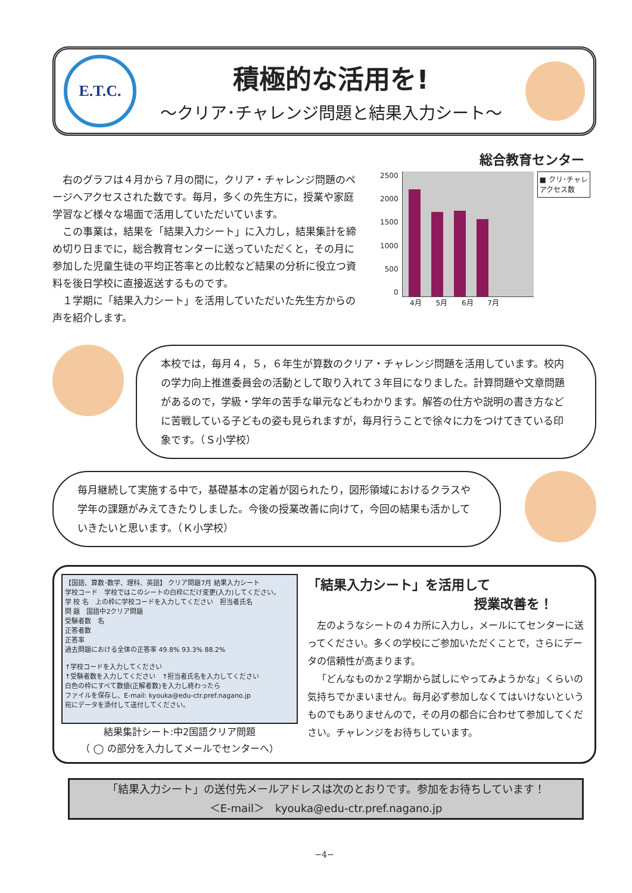E.T.C.
積極的な活用を!
～クリア･チャレンジ問題と結果入力シート～
総合教育センター
右のグラフは４月から７月の間に，クリア・チャレンジ問題のページへアクセスされた数です。毎月，多くの先生方に，授業や家庭学習など様々な場面で活用していただいています。
この事業は，結果を「結果入力シート」に入力し，結果集計を締め切り日までに，総合教育センターに送っていただくと，その月に参加した児童生徒の平均正答率との比較など結果の分析に役立つ資料を後日学校に直接返送するものです。
１学期に「結果入力シート」を活用していただいた先生方からの声を紹介します。
2500
2000
1500
1000
500
0
■ クリ･チャレ
アクセス数
4月 5月 6月 7月
本校では，毎月４，５，６年生が算数のクリア・チャレンジ問題を活用しています。校内の学力向上推進委員会の活動として取り入れて３年目になりました。計算問題や文章問題があるので，学級・学年の苦手な単元などもわかります。解答の仕方や説明の書き方などに苦戦している子どもの姿も見られますが，毎月行うことで徐々に力をつけてきている印象です。（Ｓ小学校）
毎月継続して実施する中で，基礎基本の定着が図られたり，図形領域におけるクラスや学年の課題がみえてきたりしました。今後の授業改善に向けて，今回の結果も活かしていきたいと思います。（Ｋ小学校）
【国語、算数･数学、理科、英語】 クリア問題7月 結果入力シート
学校コード　学校ではこのシートの白枠にだけ変更(入力)してください。
学 校 名　上の枠に学校コードを入力してください　担当者氏名
問 題　国語中2クリア問題
受験者数　名
正答者数
正答率
過去問題における全体の正答率 49.8% 93.3% 88.2%
↑学校コードを入力してください
↑受験者数を入力してください　↑担当者氏名を入力してください
白色の枠にすべて数値(正解者数)を入力し終わったら
ファイルを保存し、E-mail: kyouka@edu-ctr.pref.nagano.jp
宛にデータを添付して送付してください。
結果集計シート:中2国語クリア問題
（ ◯ の部分を入力してメールでセンターへ）
「結果入力シート」を活用して
授業改善を！
左のようなシートの４カ所に入力し，メールにてセンターに送ってください。多くの学校にご参加いただくことで，さらにデータの信頼性が高まります。
「どんなものか２学期から試しにやってみようかな」くらいの気持ちでかまいません。毎月必ず参加しなくてはいけないというものでもありませんので，その月の都合に合わせて参加してください。チャレンジをお待ちしています。
「結果入力シート」の送付先メールアドレスは次のとおりです。参加をお待ちしています！
＜E-mail＞　kyouka@edu-ctr.pref.nagano.jp
−4−